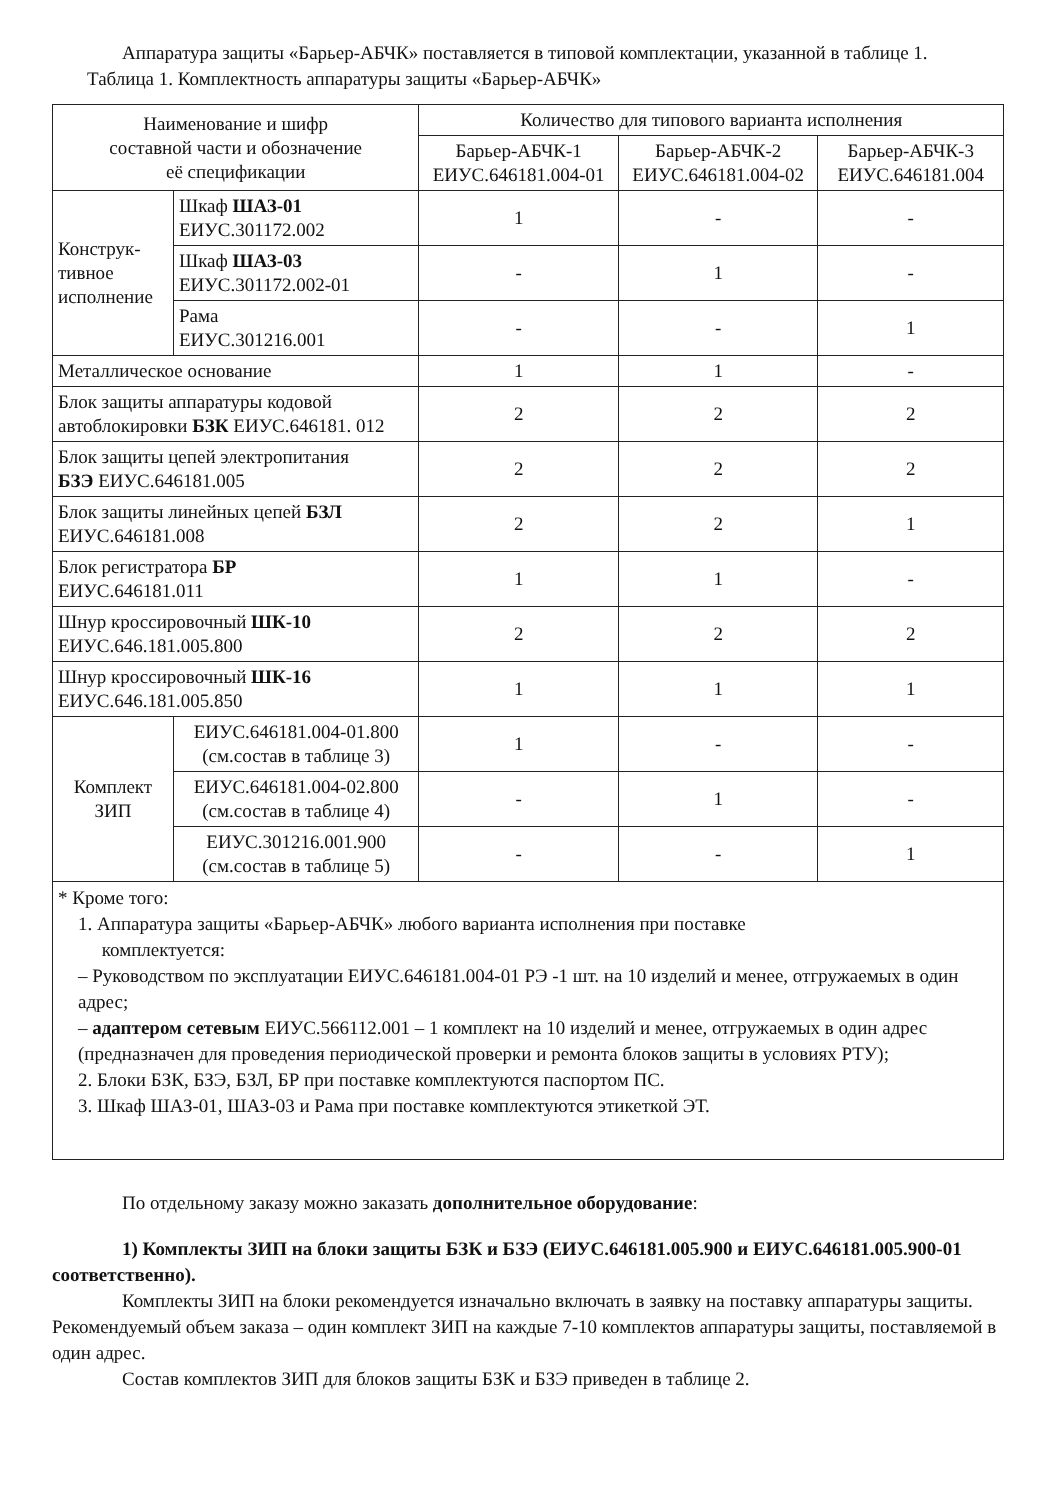Аппаратура защиты «Барьер-АБЧК» поставляется в типовой комплектации, указанной в таблице 1.
Таблица 1. Комплектность аппаратуры защиты «Барьер-АБЧК»
| Наименование и шифр составной части и обозначение её спецификации | | Количество для типового варианта исполнения | | |
| --- | --- | --- | --- | --- |
| | | Барьер-АБЧК-1 ЕИУС.646181.004-01 | Барьер-АБЧК-2 ЕИУС.646181.004-02 | Барьер-АБЧК-3 ЕИУС.646181.004 |
| Конструк- тивное исполнение | Шкаф ШАЗ-01 ЕИУС.301172.002 | 1 | - | - |
| | Шкаф ШАЗ-03 ЕИУС.301172.002-01 | - | 1 | - |
| | Рама ЕИУС.301216.001 | - | - | 1 |
| Металлическое основание | | 1 | 1 | - |
| Блок защиты аппаратуры кодовой автоблокировки БЗК ЕИУС.646181. 012 | | 2 | 2 | 2 |
| Блок защиты цепей электропитания БЗЭ ЕИУС.646181.005 | | 2 | 2 | 2 |
| Блок защиты линейных цепей БЗЛ ЕИУС.646181.008 | | 2 | 2 | 1 |
| Блок регистратора БР ЕИУС.646181.011 | | 1 | 1 | - |
| Шнур кроссировочный ШК-10 ЕИУС.646.181.005.800 | | 2 | 2 | 2 |
| Шнур кроссировочный ШК-16 ЕИУС.646.181.005.850 | | 1 | 1 | 1 |
| Комплект ЗИП | ЕИУС.646181.004-01.800 (см.состав в таблице 3) | 1 | - | - |
| | ЕИУС.646181.004-02.800 (см.состав в таблице 4) | - | 1 | - |
| | ЕИУС.301216.001.900 (см.состав в таблице 5) | - | - | 1 |
| * Кроме того: 1. Аппаратура защиты «Барьер-АБЧК» любого варианта исполнения при поставке комплектуется: – Руководством по эксплуатации ЕИУС.646181.004-01 РЭ -1 шт. на 10 изделий и менее, отгружаемых в один адрес; – адаптером сетевым ЕИУС.566112.001 – 1 комплект на 10 изделий и менее, отгружаемых в один адрес (предназначен для проведения периодической проверки и ремонта блоков защиты в условиях РТУ); 2. Блоки БЗК, БЗЭ, БЗЛ, БР при поставке комплектуются паспортом ПС. 3. Шкаф ШАЗ-01, ШАЗ-03 и Рама при поставке комплектуются этикеткой ЭТ. | | | | |
По отдельному заказу можно заказать дополнительное оборудование:
1) Комплекты ЗИП на блоки защиты БЗК и БЗЭ (ЕИУС.646181.005.900 и ЕИУС.646181.005.900-01 соответственно).
Комплекты ЗИП на блоки рекомендуется изначально включать в заявку на поставку аппаратуры защиты. Рекомендуемый объем заказа – один комплект ЗИП на каждые 7-10 комплектов аппаратуры защиты, поставляемой в один адрес.
Состав комплектов ЗИП для блоков защиты БЗК и БЗЭ приведен в таблице 2.